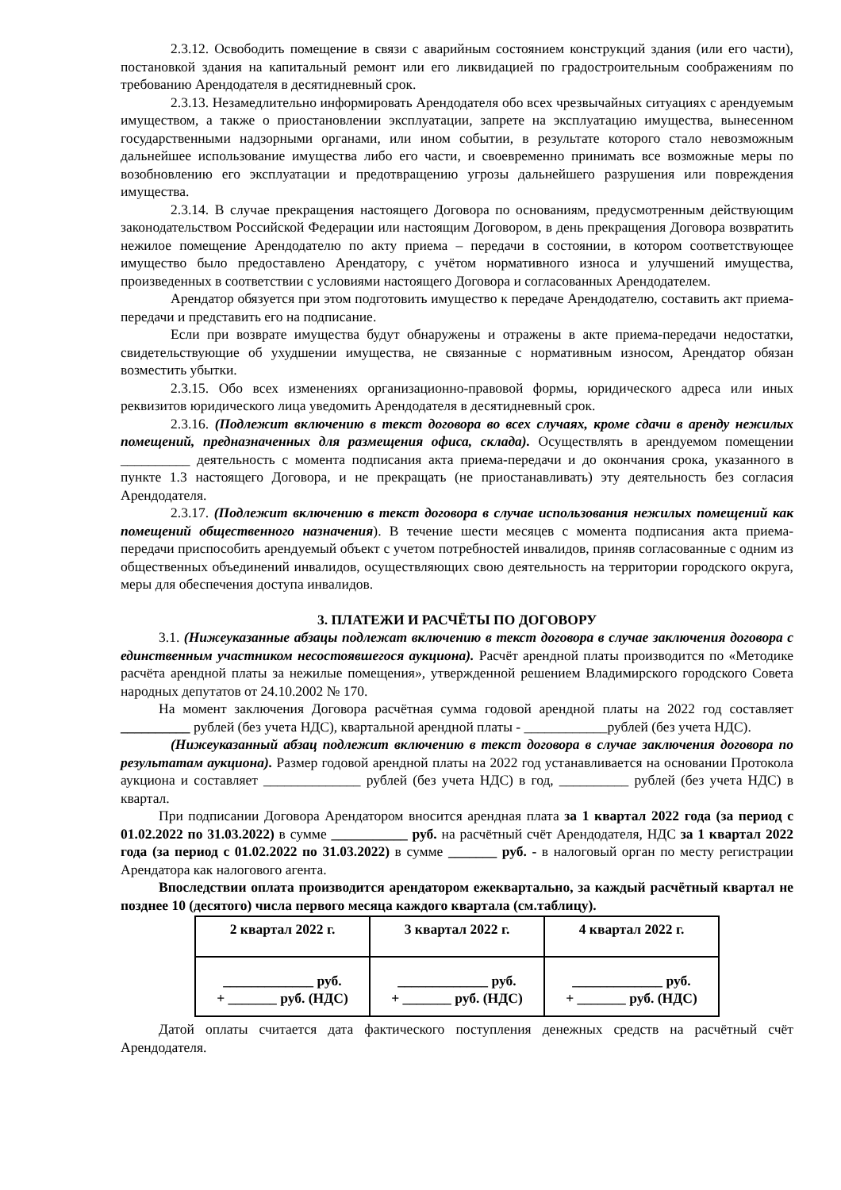2.3.12. Освободить помещение в связи с аварийным состоянием конструкций здания (или его части), постановкой здания на капитальный ремонт или его ликвидацией по градостроительным соображениям по требованию Арендодателя в десятидневный срок.
2.3.13. Незамедлительно информировать Арендодателя обо всех чрезвычайных ситуациях с арендуемым имуществом, а также о приостановлении эксплуатации, запрете на эксплуатацию имущества, вынесенном государственными надзорными органами, или ином событии, в результате которого стало невозможным дальнейшее использование имущества либо его части, и своевременно принимать все возможные меры по возобновлению его эксплуатации и предотвращению угрозы дальнейшего разрушения или повреждения имущества.
2.3.14. В случае прекращения настоящего Договора по основаниям, предусмотренным действующим законодательством Российской Федерации или настоящим Договором, в день прекращения Договора возвратить нежилое помещение Арендодателю по акту приема – передачи в состоянии, в котором соответствующее имущество было предоставлено Арендатору, с учётом нормативного износа и улучшений имущества, произведенных в соответствии с условиями настоящего Договора и согласованных Арендодателем.
Арендатор обязуется при этом подготовить имущество к передаче Арендодателю, составить акт приема-передачи и представить его на подписание.
Если при возврате имущества будут обнаружены и отражены в акте приема-передачи недостатки, свидетельствующие об ухудшении имущества, не связанные с нормативным износом, Арендатор обязан возместить убытки.
2.3.15. Обо всех изменениях организационно-правовой формы, юридического адреса или иных реквизитов юридического лица уведомить Арендодателя в десятидневный срок.
2.3.16. (Подлежит включению в текст договора во всех случаях, кроме сдачи в аренду нежилых помещений, предназначенных для размещения офиса, склада). Осуществлять в арендуемом помещении __________ деятельность с момента подписания акта приема-передачи и до окончания срока, указанного в пункте 1.3 настоящего Договора, и не прекращать (не приостанавливать) эту деятельность без согласия Арендодателя.
2.3.17. (Подлежит включению в текст договора в случае использования нежилых помещений как помещений общественного назначения). В течение шести месяцев с момента подписания акта приема-передачи приспособить арендуемый объект с учетом потребностей инвалидов, приняв согласованные с одним из общественных объединений инвалидов, осуществляющих свою деятельность на территории городского округа, меры для обеспечения доступа инвалидов.
3. ПЛАТЕЖИ И РАСЧЁТЫ ПО ДОГОВОРУ
3.1. (Нижеуказанные абзацы подлежат включению в текст договора в случае заключения договора с единственным участником несостоявшегося аукциона). Расчёт арендной платы производится по «Методике расчёта арендной платы за нежилые помещения», утвержденной решением Владимирского городского Совета народных депутатов от 24.10.2002 № 170.
На момент заключения Договора расчётная сумма годовой арендной платы на 2022 год составляет __________ рублей (без учета НДС), квартальной арендной платы - ____________рублей (без учета НДС).
(Нижеуказанный абзац подлежит включению в текст договора в случае заключения договора по результатам аукциона). Размер годовой арендной платы на 2022 год устанавливается на основании Протокола аукциона и составляет ______________ рублей (без учета НДС) в год, __________ рублей (без учета НДС) в квартал.
При подписании Договора Арендатором вносится арендная плата за 1 квартал 2022 года (за период с 01.02.2022 по 31.03.2022) в сумме ___________ руб. на расчётный счёт Арендодателя, НДС за 1 квартал 2022 года (за период с 01.02.2022 по 31.03.2022) в сумме _______ руб. - в налоговый орган по месту регистрации Арендатора как налогового агента.
Впоследствии оплата производится арендатором ежеквартально, за каждый расчётный квартал не позднее 10 (десятого) числа первого месяца каждого квартала (см.таблицу).
| 2 квартал 2022 г. | 3 квартал 2022 г. | 4 квартал 2022 г. |
| --- | --- | --- |
| _____________ руб. + _______ руб. (НДС) | _____________ руб. + _______ руб. (НДС) | _____________ руб. + _______ руб. (НДС) |
Датой оплаты считается дата фактического поступления денежных средств на расчётный счёт Арендодателя.